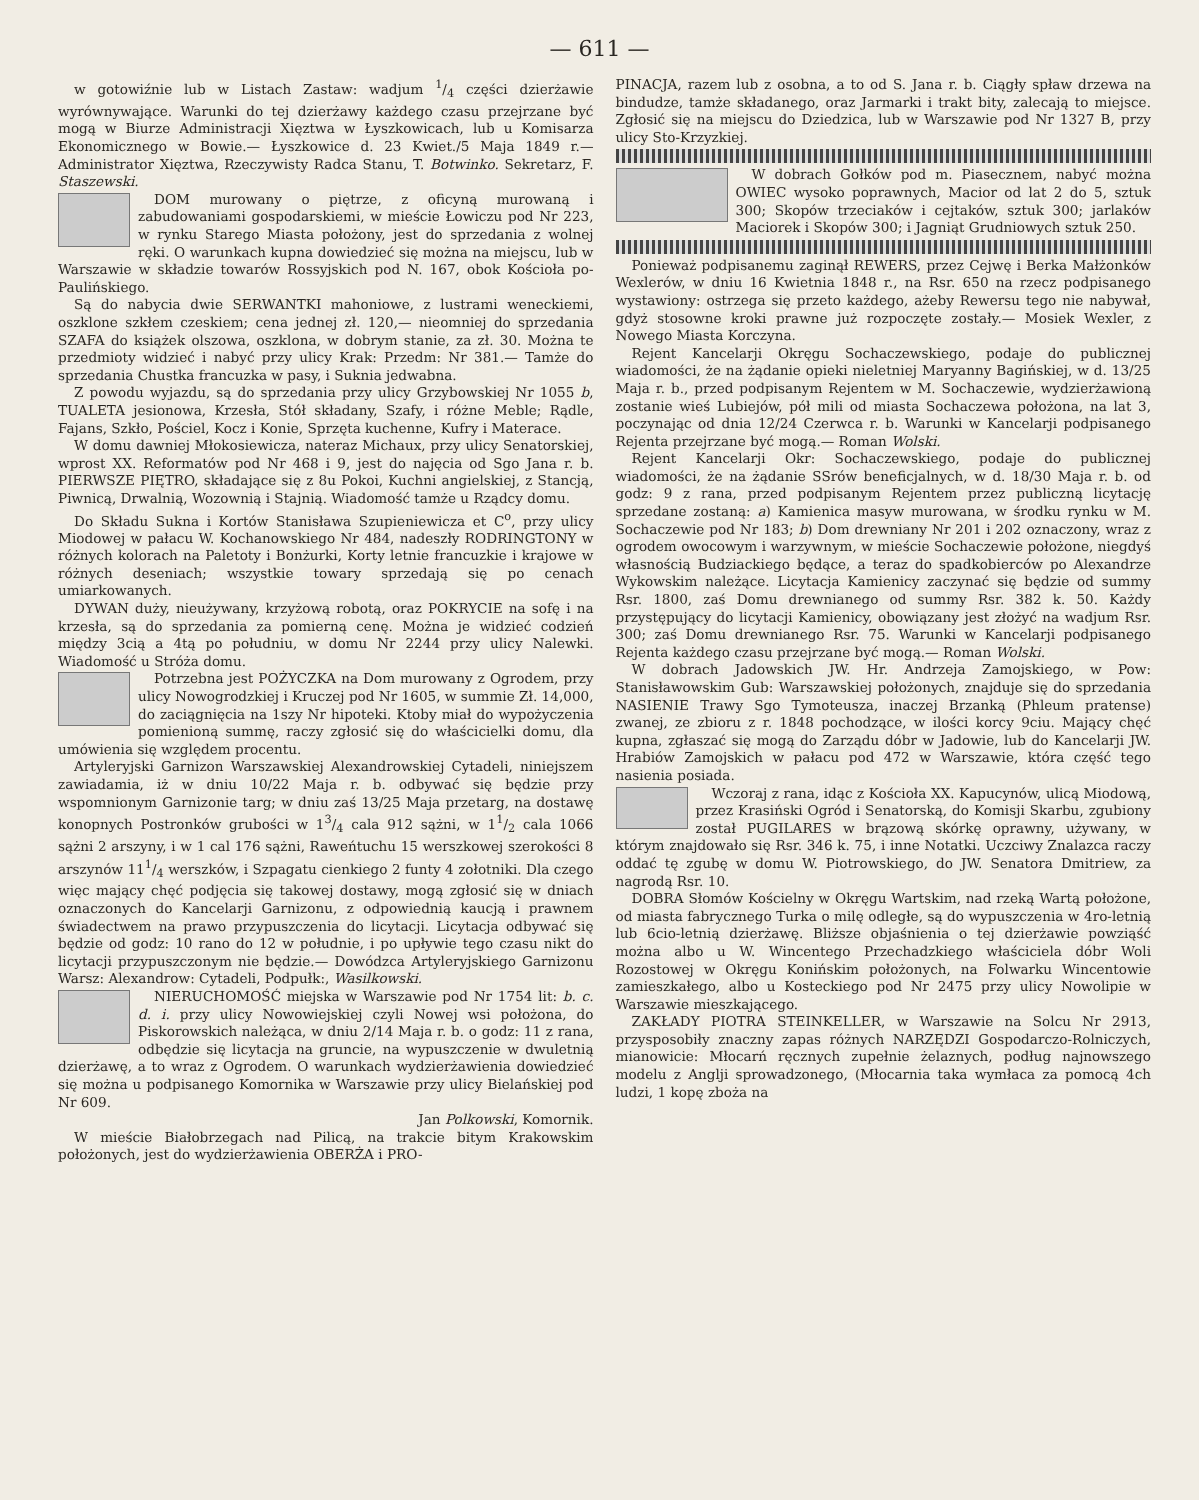— 611 —
w gotowiźnie lub w Listach Zastaw: wadjum 1/4 części dzierżawie wyrównywające. Warunki do tej dzierżawy każdego czasu przejrzane być mogą w Biurze Administracji Xięztwa w Łyszkowicach, lub u Komisarza Ekonomicznego w Bowie.— Łyszkowice d. 23 Kwiet./5 Maja 1849 r.— Administrator Xięztwa, Rzeczywisty Radca Stanu, T. Botwinko. Sekretarz, F. Staszewski.
DOM murowany o piętrze, z oficyną murowaną i zabudowaniami gospodarskiemi, w mieście Łowiczu pod Nr 223, w rynku Starego Miasta położony, jest do sprzedania z wolnej ręki. O warunkach kupna dowiedzieć się można na miejscu, lub w Warszawie w składzie towarów Rossyjskich pod N. 167, obok Kościoła po-Paulińskiego.
Są do nabycia dwie SERWANTKI mahoniowe, z lustrami weneckiemi, oszklone szkłem czeskiem; cena jednej zł. 120,— nieomniej do sprzedania SZAFA do książek olszowa, oszklona, w dobrym stanie, za zł. 30. Można te przedmioty widzieć i nabyć przy ulicy Krak: Przedm: Nr 381.— Tamże do sprzedania Chustka francuzka w pasy, i Suknia jedwabna.
Z powodu wyjazdu, są do sprzedania przy ulicy Grzybowskiej Nr 1055 b, TUALETA jesionowa, Krzesła, Stół składany, Szafy, i różne Meble; Rądle, Fajans, Szkło, Pościel, Kocz i Konie, Sprzęta kuchenne, Kufry i Materace.
W domu dawniej Młokosiewicza, nateraz Michaux, przy ulicy Senatorskiej, wprost XX. Reformatów pod Nr 468 i 9, jest do najęcia od Sgo Jana r. b. PIERWSZE PIĘTRO, składające się z 8u Pokoi, Kuchni angielskiej, z Stancją, Piwnicą, Drwalnią, Wozownią i Stajnią. Wiadomość tamże u Rządcy domu.
Do Składu Sukna i Kortów Stanisława Szupieniewicza et C<sup>o</sup>, przy ulicy Miodowej w pałacu W. Kochanowskiego Nr 484, nadeszły RODRINGTONY w różnych kolorach na Paletoty i Bonżurki, Korty letnie francuzkie i krajowe w różnych deseniach; wszystkie towary sprzedają się po cenach umiarkowanych.
DYWAN duży, nieużywany, krzyżową robotą, oraz POKRYCIE na sofę i na krzesła, są do sprzedania za pomierną cenę. Można je widzieć codzień między 3cią a 4tą po południu, w domu Nr 2244 przy ulicy Nalewki. Wiadomość u Stróża domu.
Potrzebna jest POŻYCZKA na Dom murowany z Ogrodem, przy ulicy Nowogrodzkiej i Kruczej pod Nr 1605, w summie Zł. 14,000, do zaciągnięcia na 1szy Nr hipoteki. Ktoby miał do wypożyczenia pomienioną summę, raczy zgłosić się do właścicielki domu, dla umówienia się względem procentu.
Artyleryjski Garnizon Warszawskiej Alexandrowskiej Cytadeli, niniejszem zawiadamia, iż w dniu 10/22 Maja r. b. odbywać się będzie przy wspomnionym Garnizonie targ; w dniu zaś 13/25 Maja przetarg, na dostawę konopnych Postronków grubości w 13/4 cala 912 sążni, w 11/2 cala 1066 sążni 2 arszyny, i w 1 cal 176 sążni, Raweńtuchu 15 werszkowej szerokości 8 arszynów 111/4 werszków, i Szpagatu cienkiego 2 funty 4 zołotniki. Dla czego więc mający chęć podjęcia się takowej dostawy, mogą zgłosić się w dniach oznaczonych do Kancelarji Garnizonu, z odpowiednią kaucją i prawnem świadectwem na prawo przypuszczenia do licytacji. Licytacja odbywać się będzie od godz: 10 rano do 12 w południe, i po upływie tego czasu nikt do licytacji przypuszczonym nie będzie.— Dowódzca Artyleryjskiego Garnizonu Warsz: Alexandrow: Cytadeli, Podpułk:, Wasilkowski.
NIERUCHOMOŚĆ miejska w Warszawie pod Nr 1754 lit: b. c. d. i. przy ulicy Nowowiejskiej czyli Nowej wsi położona, do Piskorowskich należąca, w dniu 2/14 Maja r. b. o godz: 11 z rana, odbędzie się licytacja na gruncie, na wypuszczenie w dwuletnią dzierżawę, a to wraz z Ogrodem. O warunkach wydzierżawienia dowiedzieć się można u podpisanego Komornika w Warszawie przy ulicy Bielańskiej pod Nr 609.
Jan Polkowski, Komornik.
W mieście Białobrzegach nad Pilicą, na trakcie bitym Krakowskim położonych, jest do wydzierżawienia OBERŻA i PRO-
PINACJA, razem lub z osobna, a to od S. Jana r. b. Ciągły spław drzewa na bindudze, tamże składanego, oraz Jarmarki i trakt bity, zalecają to miejsce. Zgłosić się na miejscu do Dziedzica, lub w Warszawie pod Nr 1327 B, przy ulicy Sto-Krzyzkiej.
W dobrach Gołków pod m. Piasecznem, nabyć można OWIEC wysoko poprawnych, Macior od lat 2 do 5, sztuk 300; Skopów trzeciaków i cejtaków, sztuk 300; jarlaków Maciorek i Skopów 300; i Jagniąt Grudniowych sztuk 250.
Ponieważ podpisanemu zaginął REWERS, przez Cejwę i Berka Małżonków Wexlerów, w dniu 16 Kwietnia 1848 r., na Rsr. 650 na rzecz podpisanego wystawiony: ostrzega się przeto każdego, ażeby Rewersu tego nie nabywał, gdyż stosowne kroki prawne już rozpoczęte zostały.— Mosiek Wexler, z Nowego Miasta Korczyna.
Rejent Kancelarji Okręgu Sochaczewskiego, podaje do publicznej wiadomości, że na żądanie opieki nieletniej Maryanny Bagińskiej, w d. 13/25 Maja r. b., przed podpisanym Rejentem w M. Sochaczewie, wydzierżawioną zostanie wieś Lubiejów, pół mili od miasta Sochaczewa położona, na lat 3, poczynając od dnia 12/24 Czerwca r. b. Warunki w Kancelarji podpisanego Rejenta przejrzane być mogą.— Roman Wolski.
Rejent Kancelarji Okr: Sochaczewskiego, podaje do publicznej wiadomości, że na żądanie SSrów beneficjalnych, w d. 18/30 Maja r. b. od godz: 9 z rana, przed podpisanym Rejentem przez publiczną licytację sprzedane zostaną: a) Kamienica masyw murowana, w środku rynku w M. Sochaczewie pod Nr 183; b) Dom drewniany Nr 201 i 202 oznaczony, wraz z ogrodem owocowym i warzywnym, w mieście Sochaczewie położone, niegdyś własnością Budziackiego będące, a teraz do spadkobierców po Alexandrze Wykowskim należące. Licytacja Kamienicy zaczynać się będzie od summy Rsr. 1800, zaś Domu drewnianego od summy Rsr. 382 k. 50. Każdy przystępujący do licytacji Kamienicy, obowiązany jest złożyć na wadjum Rsr. 300; zaś Domu drewnianego Rsr. 75. Warunki w Kancelarji podpisanego Rejenta każdego czasu przejrzane być mogą.— Roman Wolski.
W dobrach Jadowskich JW. Hr. Andrzeja Zamojskiego, w Pow: Stanisławowskim Gub: Warszawskiej położonych, znajduje się do sprzedania NASIENIE Trawy Sgo Tymoteusza, inaczej Brzanką (Phleum pratense) zwanej, ze zbioru z r. 1848 pochodzące, w ilości korcy 9ciu. Mający chęć kupna, zgłaszać się mogą do Zarządu dóbr w Jadowie, lub do Kancelarji JW. Hrabiów Zamojskich w pałacu pod 472 w Warszawie, która część tego nasienia posiada.
Wczoraj z rana, idąc z Kościoła XX. Kapucynów, ulicą Miodową, przez Krasiński Ogród i Senatorską, do Komisji Skarbu, zgubiony został PUGILARES w brązową skórkę oprawny, używany, w którym znajdowało się Rsr. 346 k. 75, i inne Notatki. Uczciwy Znalazca raczy oddać tę zgubę w domu W. Piotrowskiego, do JW. Senatora Dmitriew, za nagrodą Rsr. 10.
DOBRA Słomów Kościelny w Okręgu Wartskim, nad rzeką Wartą położone, od miasta fabrycznego Turka o milę odległe, są do wypuszczenia w 4ro-letnią lub 6cio-letnią dzierżawę. Bliższe objaśnienia o tej dzierżawie powziąść można albo u W. Wincentego Przechadzkiego właściciela dóbr Woli Rozostowej w Okręgu Konińskim położonych, na Folwarku Wincentowie zamieszkałego, albo u Kosteckiego pod Nr 2475 przy ulicy Nowolipie w Warszawie mieszkającego.
ZAKŁADY PIOTRA STEINKELLER, w Warszawie na Solcu Nr 2913, przysposobiły znaczny zapas różnych NARZĘDZI Gospodarczo-Rolniczych, mianowicie: Młocarń ręcznych zupełnie żelaznych, podług najnowszego modelu z Anglji sprowadzonego, (Młocarnia taka wymłaca za pomocą 4ch ludzi, 1 kopę zboża na